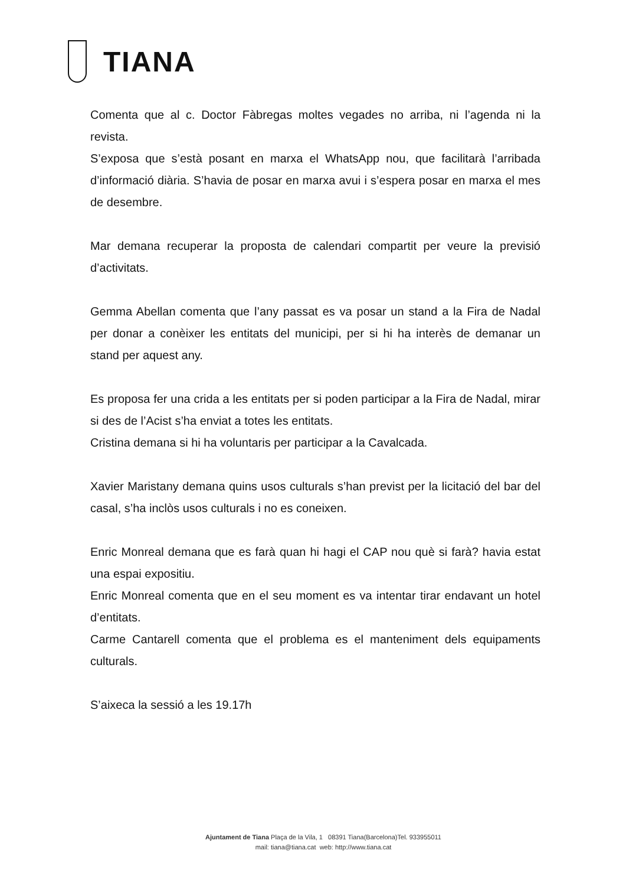TIANA
Comenta que al c. Doctor Fàbregas moltes vegades no arriba, ni l’agenda ni la revista.
S’exposa que s’està posant en marxa el WhatsApp nou, que facilitarà l’arribada d’informació diària. S’havia de posar en marxa avui i s’espera posar en marxa el mes de desembre.
Mar demana recuperar la proposta de calendari compartit per veure la previsió d’activitats.
Gemma Abellan comenta que l’any passat es va posar un stand a la Fira de Nadal per donar a conèixer les entitats del municipi, per si hi ha interès de demanar un stand per aquest any.
Es proposa fer una crida a les entitats per si poden participar a la Fira de Nadal, mirar si des de l’Acist s’ha enviat a totes les entitats.
Cristina demana si hi ha voluntaris per participar a la Cavalcada.
Xavier Maristany demana quins usos culturals s’han previst per la licitació del bar del casal, s’ha inclòs usos culturals i no es coneixen.
Enric Monreal demana que es farà quan hi hagi el CAP nou què si farà? havia estat una espai expositiu.
Enric Monreal comenta que en el seu moment es va intentar tirar endavant un hotel d’entitats.
Carme Cantarell comenta que el problema es el manteniment dels equipaments culturals.
S’aixeca la sessió a les 19.17h
Ajuntament de Tiana Plaça de la Vila, 1 08391 Tiana(Barcelona)Tel. 933955011
mail: tiana@tiana.cat web: http://www.tiana.cat